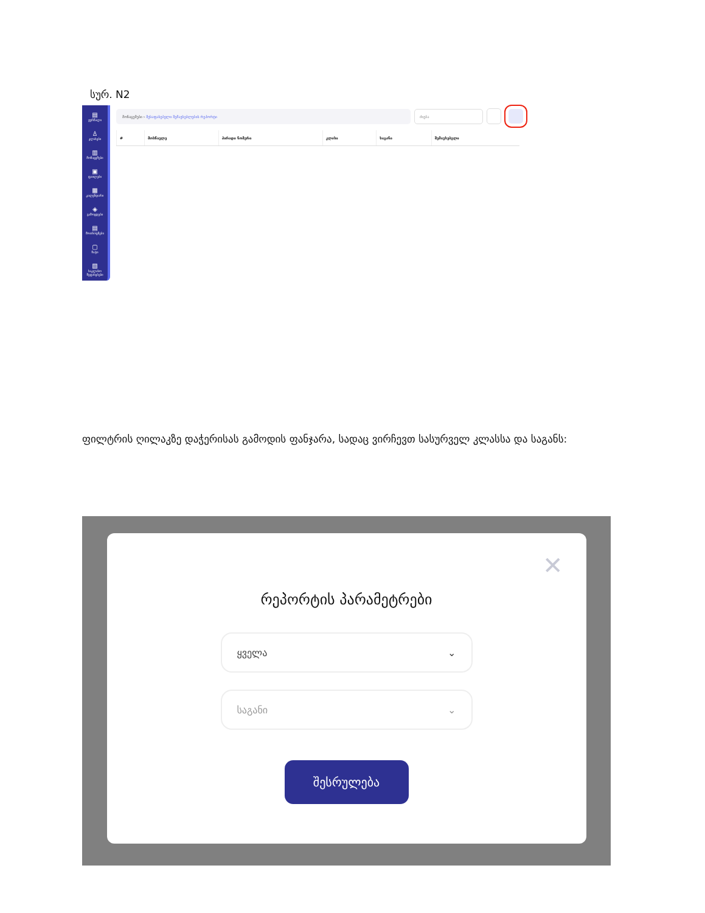სურ. N2
▤
ჟურნალი
♙
კლასები
▥
მონაცემები
▣
ფაილები
▦
კალენდარი
◈
გამოცდები
▤
მოთხოვნები
▢
ჩატი
▧
საკლასო შეფასებები
მონაცემები › შესაფასებელი შემავსებლების რეპორტი
ძიება
| # | მოსწავლე | პირადი ნომერი | კლასი | საგანი | შემავსებელი |
| --- | --- | --- | --- | --- | --- |
ფილტრის ღილაკზე დაჭერისას გამოდის ფანჯარა, სადაც ვირჩევთ სასურველ კლასსა და საგანს:
✕
რეპორტის პარამეტრები
ყველა ⌄
საგანი ⌄
შესრულება